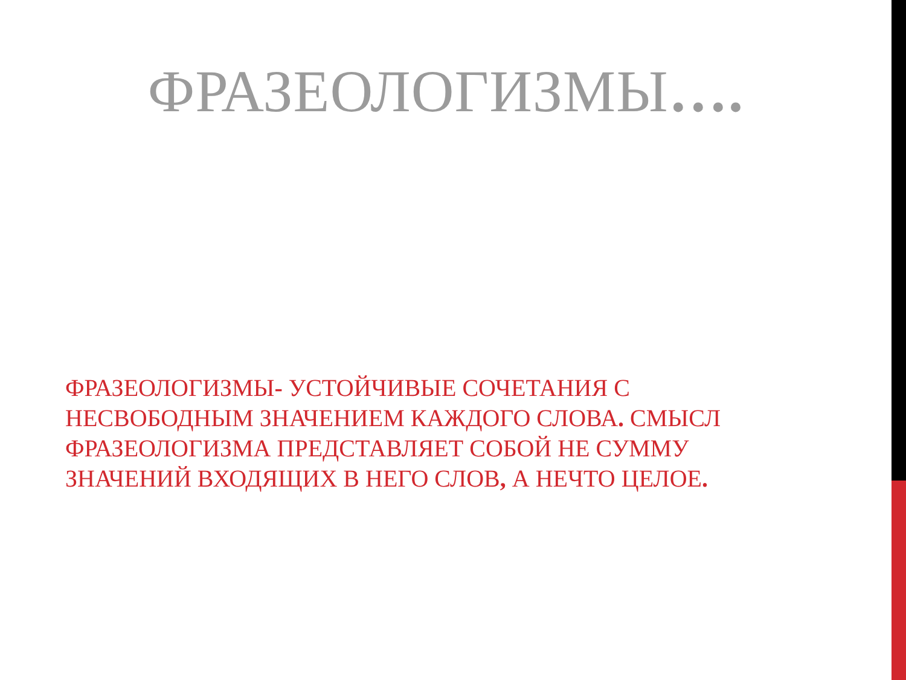ФРАЗЕОЛОГИЗМЫ….
ФРАЗЕОЛОГИЗМЫ- УСТОЙЧИВЫЕ СОЧЕТАНИЯ С НЕСВОБОДНЫМ ЗНАЧЕНИЕМ КАЖДОГО СЛОВА. СМЫСЛ ФРАЗЕОЛОГИЗМА ПРЕДСТАВЛЯЕТ СОБОЙ НЕ СУММУ ЗНАЧЕНИЙ ВХОДЯЩИХ В НЕГО СЛОВ, А НЕЧТО ЦЕЛОЕ.